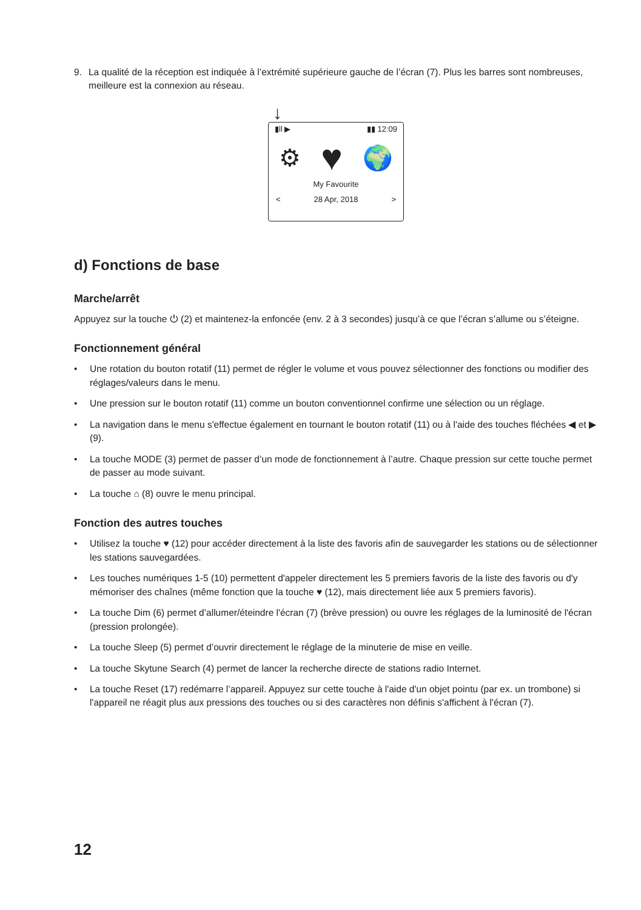9. La qualité de la réception est indiquée à l’extrémité supérieure gauche de l’écran (7). Plus les barres sont nombreuses, meilleure est la connexion au réseau.
↓
▮ll ▶ ▮▮ 12:09
⚙ ♥ 🌍
My Favourite
< 28 Apr, 2018 >
d) Fonctions de base
Marche/arrêt
Appuyez sur la touche ⏻ (2) et maintenez-la enfoncée (env. 2 à 3 secondes) jusqu’à ce que l’écran s’allume ou s’éteigne.
Fonctionnement général
• Une rotation du bouton rotatif (11) permet de régler le volume et vous pouvez sélectionner des fonctions ou modifier des réglages/valeurs dans le menu.
• Une pression sur le bouton rotatif (11) comme un bouton conventionnel confirme une sélection ou un réglage.
• La navigation dans le menu s'effectue également en tournant le bouton rotatif (11) ou à l'aide des touches fléchées ◀ et ▶ (9).
• La touche MODE (3) permet de passer d’un mode de fonctionnement à l’autre. Chaque pression sur cette touche permet de passer au mode suivant.
• La touche ⌂ (8) ouvre le menu principal.
Fonction des autres touches
• Utilisez la touche ♥ (12) pour accéder directement à la liste des favoris afin de sauvegarder les stations ou de sélectionner les stations sauvegardées.
• Les touches numériques 1-5 (10) permettent d'appeler directement les 5 premiers favoris de la liste des favoris ou d'y mémoriser des chaînes (même fonction que la touche ♥ (12), mais directement liée aux 5 premiers favoris).
• La touche Dim (6) permet d’allumer/éteindre l'écran (7) (brève pression) ou ouvre les réglages de la luminosité de l'écran (pression prolongée).
• La touche Sleep (5) permet d’ouvrir directement le réglage de la minuterie de mise en veille.
• La touche Skytune Search (4) permet de lancer la recherche directe de stations radio Internet.
• La touche Reset (17) redémarre l’appareil. Appuyez sur cette touche à l'aide d'un objet pointu (par ex. un trombone) si l'appareil ne réagit plus aux pressions des touches ou si des caractères non définis s'affichent à l'écran (7).
12